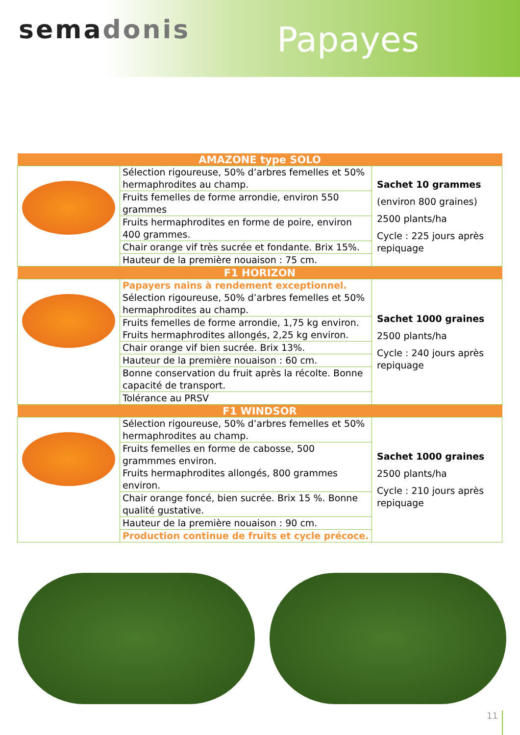semadonis Papayes
| AMAZONE type SOLO | | |
| --- | --- | --- |
| | Sélection rigoureuse, 50% d’arbres femelles et 50% hermaphrodites au champ. | Sachet 10 grammes (environ 800 graines) 2500 plants/ha Cycle : 225 jours après repiquage |
| | Fruits femelles de forme arrondie, environ 550 grammes | |
| | Fruits hermaphrodites en forme de poire, environ 400 grammes. | |
| | Chair orange vif très sucrée et fondante. Brix 15%. | |
| | Hauteur de la première nouaison : 75 cm. | |
| F1 HORIZON | | |
| | Papayers nains à rendement exceptionnel. Sélection rigoureuse, 50% d’arbres femelles et 50% hermaphrodites au champ. | Sachet 1000 graines 2500 plants/ha Cycle : 240 jours après repiquage |
| | Fruits femelles de forme arrondie, 1,75 kg environ. Fruits hermaphrodites allongés, 2,25 kg environ. | |
| | Chair orange vif bien sucrée. Brix 13%. | |
| | Hauteur de la première nouaison : 60 cm. | |
| | Bonne conservation du fruit après la récolte. Bonne capacité de transport. | |
| | Tolérance au PRSV | |
| F1 WINDSOR | | |
| | Sélection rigoureuse, 50% d’arbres femelles et 50% hermaphrodites au champ. | Sachet 1000 graines 2500 plants/ha Cycle : 210 jours après repiquage |
| | Fruits femelles en forme de cabosse, 500 grammmes environ. Fruits hermaphrodites allongés, 800 grammes environ. | |
| | Chair orange foncé, bien sucrée. Brix 15 %. Bonne qualité gustative. | |
| | Hauteur de la première nouaison : 90 cm. | |
| | Production continue de fruits et cycle précoce. | |
11